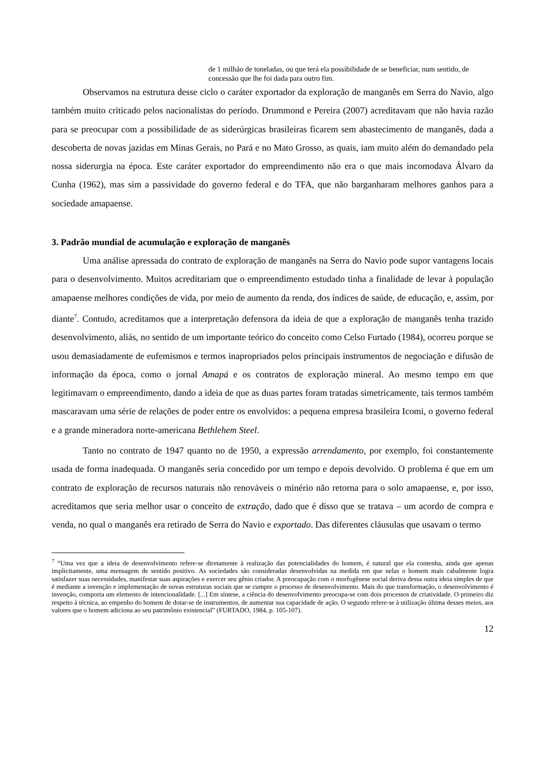de 1 milhão de toneladas, ou que terá ela possibilidade de se beneficiar, num sentido, de concessão que lhe foi dada para outro fim.
Observamos na estrutura desse ciclo o caráter exportador da exploração de manganês em Serra do Navio, algo também muito criticado pelos nacionalistas do período. Drummond e Pereira (2007) acreditavam que não havia razão para se preocupar com a possibilidade de as siderúrgicas brasileiras ficarem sem abastecimento de manganês, dada a descoberta de novas jazidas em Minas Gerais, no Pará e no Mato Grosso, as quais, iam muito além do demandado pela nossa siderurgia na época. Este caráter exportador do empreendimento não era o que mais incomodava Álvaro da Cunha (1962), mas sim a passividade do governo federal e do TFA, que não barganharam melhores ganhos para a sociedade amapaense.
3. Padrão mundial de acumulação e exploração de manganês
Uma análise apressada do contrato de exploração de manganês na Serra do Navio pode supor vantagens locais para o desenvolvimento. Muitos acreditariam que o empreendimento estudado tinha a finalidade de levar à população amapaense melhores condições de vida, por meio de aumento da renda, dos índices de saúde, de educação, e, assim, por diante<sup>7</sup>. Contudo, acreditamos que a interpretação defensora da ideia de que a exploração de manganês tenha trazido desenvolvimento, aliás, no sentido de um importante teórico do conceito como Celso Furtado (1984), ocorreu porque se usou demasiadamente de eufemismos e termos inapropriados pelos principais instrumentos de negociação e difusão de informação da época, como o jornal Amapá e os contratos de exploração mineral. Ao mesmo tempo em que legitimavam o empreendimento, dando a ideia de que as duas partes foram tratadas simetricamente, tais termos também mascaravam uma série de relações de poder entre os envolvidos: a pequena empresa brasileira Icomi, o governo federal e a grande mineradora norte-americana Bethlehem Steel.
Tanto no contrato de 1947 quanto no de 1950, a expressão arrendamento, por exemplo, foi constantemente usada de forma inadequada. O manganês seria concedido por um tempo e depois devolvido. O problema é que em um contrato de exploração de recursos naturais não renováveis o minério não retorna para o solo amapaense, e, por isso, acreditamos que seria melhor usar o conceito de extração, dado que é disso que se tratava – um acordo de compra e venda, no qual o manganês era retirado de Serra do Navio e exportado. Das diferentes cláusulas que usavam o termo
<sup>7</sup> “Uma vez que a ideia de desenvolvimento refere-se diretamente à realização das potencialidades do homem, é natural que ela contenha, ainda que apenas implicitamente, uma mensagem de sentido positivo. As sociedades são consideradas desenvolvidas na medida em que nelas o homem mais cabalmente logra satisfazer suas necessidades, manifestar suas aspirações e exercer seu gênio criador. A preocupação com o morfogênese social deriva dessa outra ideia simples de que é mediante a invenção e implementação de novas estruturas sociais que se cumpre o processo de desenvolvimento. Mais do que transformação, o desenvolvimento é invenção, comporta um elemento de intencionalidade. [...] Em síntese, a ciência do desenvolvimento preocupa-se com dois processos de criatividade. O primeiro diz respeito à técnica, ao empenho do homem de dotar-se de instrumentos, de aumentar sua capacidade de ação. O segundo refere-se à utilização última desses meios, aos valores que o homem adiciona ao seu patrimônio existencial” (FURTADO, 1984, p. 105-107).
12